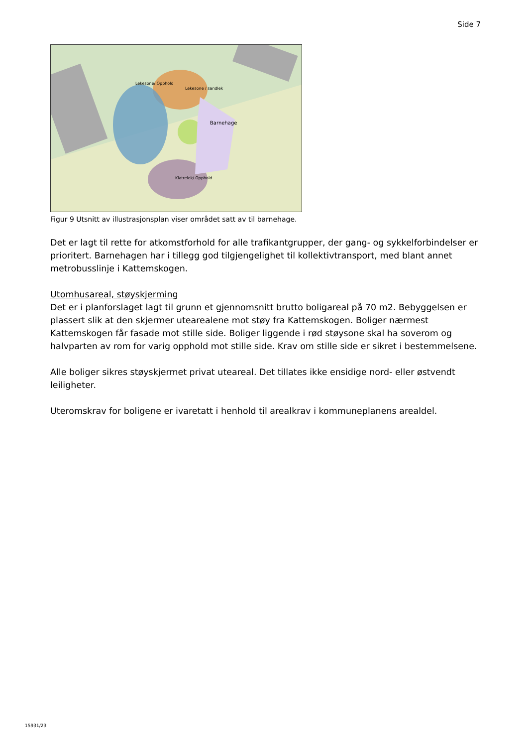Side 7
Barnehage
Lekesone / sandlek
Lekesone/ Opphold
Klatrelek/ Opphold
Figur 9 Utsnitt av illustrasjonsplan viser området satt av til barnehage.
Det er lagt til rette for atkomstforhold for alle trafikantgrupper, der gang- og sykkelforbindelser er prioritert. Barnehagen har i tillegg god tilgjengelighet til kollektivtransport, med blant annet metrobusslinje i Kattemskogen.
Utomhusareal, støyskjerming
Det er i planforslaget lagt til grunn et gjennomsnitt brutto boligareal på 70 m2. Bebyggelsen er plassert slik at den skjermer utearealene mot støy fra Kattemskogen. Boliger nærmest Kattemskogen får fasade mot stille side. Boliger liggende i rød støysone skal ha soverom og halvparten av rom for varig opphold mot stille side. Krav om stille side er sikret i bestemmelsene.
Alle boliger sikres støyskjermet privat uteareal. Det tillates ikke ensidige nord- eller østvendt leiligheter.
Uteromskrav for boligene er ivaretatt i henhold til arealkrav i kommuneplanens arealdel.
15931/23